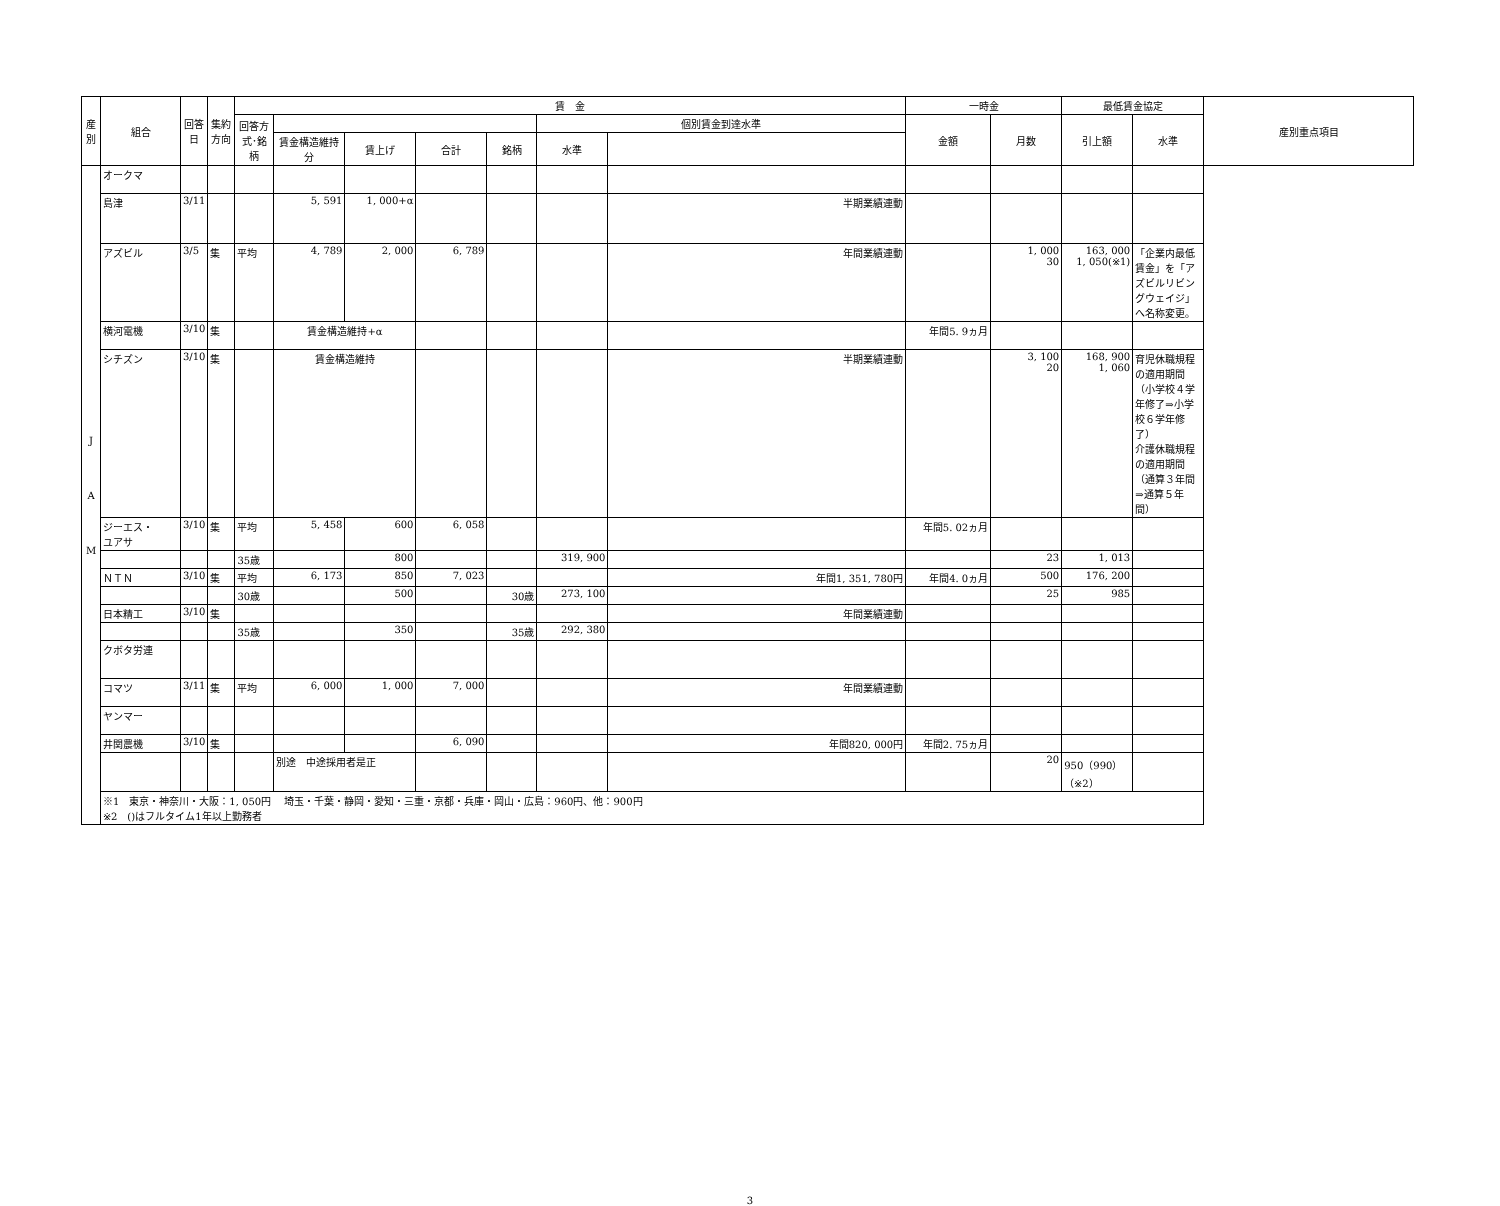| 産別 | 組合 | 回答日 | 集約方向 | 賃 金 | | | | | | | 一時金 | | 最低賃金協定 | | 産別重点項目 |
| --- | --- | --- | --- | --- | --- | --- | --- | --- | --- | --- | --- | --- | --- | --- | --- |
| | | | | 回答方式･銘柄 | | | | | 個別賃金到達水準 | | 金額 | 月数 | 引上額 | 水準 | |
| | | | | | 賃金構造維持分 | 賃上げ | 合計 | 銘柄 | 水準 | | | | | | |
| J A M | オークマ | | | | | | | | | | | | | | |
| | 島津 | 3/11 | | | 5, 591 | 1, 000+α | | | | 半期業績連動 | | | | | |
| | アズビル | 3/5 | 集 | 平均 | 4, 789 | 2, 000 | 6, 789 | | | 年間業績連動 | | 1, 000 30 | 163, 000 1, 050(※1) | 「企業内最低賃金」を「アズビルリビングウェイジ」へ名称変更。 | |
| | 横河電機 | 3/10 | 集 | | 賃金構造維持+α | | | | | | 年間5. 9ヵ月 | | | | |
| | シチズン | 3/10 | 集 | | 賃金構造維持 | | | | | 半期業績連動 | | 3, 100 20 | 168, 900 1, 060 | 育児休職規程の適用期間（小学校４学年修了⇒小学校６学年修了） 介護休職規程の適用期間（通算３年間⇒通算５年間） | |
| | ジーエス・ ユアサ | 3/10 | 集 | 平均 | 5, 458 | 600 | 6, 058 | | | | 年間5. 02ヵ月 | | | | |
| | | | | 35歳 | | 800 | | | 319, 900 | | | 23 | 1, 013 | | |
| | ＮＴＮ | 3/10 | 集 | 平均 | 6, 173 | 850 | 7, 023 | | | 年間1, 351, 780円 | 年間4. 0ヵ月 | 500 | 176, 200 | | |
| | | | | 30歳 | | 500 | | 30歳 | 273, 100 | | | 25 | 985 | | |
| | 日本精工 | 3/10 | 集 | | | | | | | 年間業績連動 | | | | | |
| | | | | 35歳 | | 350 | | 35歳 | 292, 380 | | | | | | |
| | クボタ労連 | | | | | | | | | | | | | | |
| | コマツ | 3/11 | 集 | 平均 | 6, 000 | 1, 000 | 7, 000 | | | 年間業績連動 | | | | | |
| | ヤンマー | | | | | | | | | | | | | | |
| | 井関農機 | 3/10 | 集 | | | | 6, 090 | | | 年間820, 000円 | 年間2. 75ヵ月 | | | | |
| | | | | | 別途 中途採用者是正 | | | | | | | 20 | 950（990） （※2） | | |
| | ※1 東京・神奈川・大阪：1, 050円 埼玉・千葉・静岡・愛知・三重・京都・兵庫・岡山・広島：960円、他：900円 ※2 ()はフルタイム1年以上勤務者 | | | | | | | | | | | | | | |
3